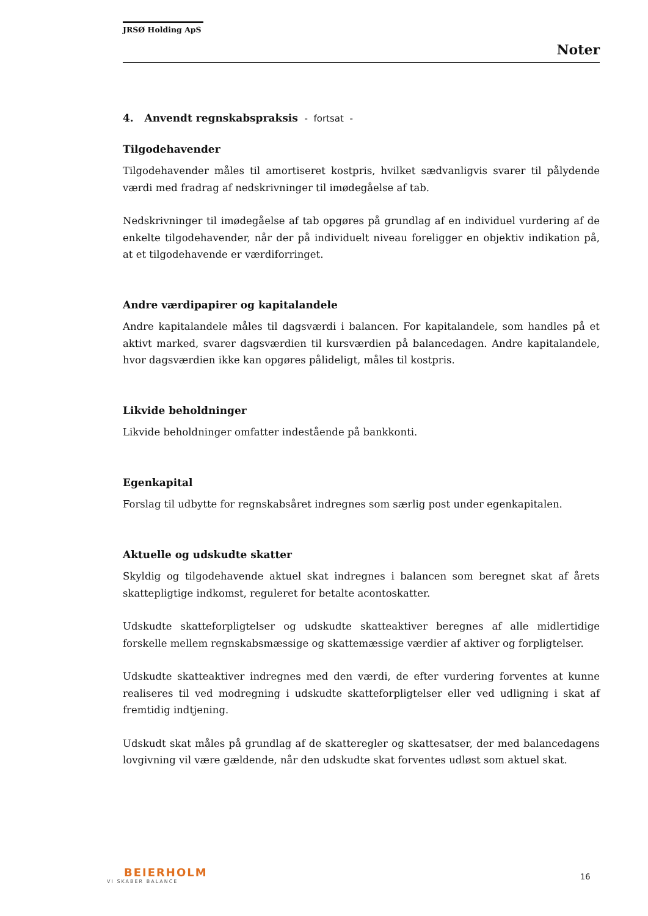JRSØ Holding ApS
Noter
4. Anvendt regnskabspraksis - fortsat -
Tilgodehavender
Tilgodehavender måles til amortiseret kostpris, hvilket sædvanligvis svarer til pålydende værdi med fradrag af nedskrivninger til imødegåelse af tab.
Nedskrivninger til imødegåelse af tab opgøres på grundlag af en individuel vurdering af de enkelte tilgodehavender, når der på individuelt niveau foreligger en objektiv indikation på, at et tilgodehavende er værdiforringet.
Andre værdipapirer og kapitalandele
Andre kapitalandele måles til dagsværdi i balancen. For kapitalandele, som handles på et aktivt marked, svarer dagsværdien til kursværdien på balancedagen. Andre kapitalandele, hvor dagsværdien ikke kan opgøres pålideligt, måles til kostpris.
Likvide beholdninger
Likvide beholdninger omfatter indestående på bankkonti.
Egenkapital
Forslag til udbytte for regnskabsåret indregnes som særlig post under egenkapitalen.
Aktuelle og udskudte skatter
Skyldig og tilgodehavende aktuel skat indregnes i balancen som beregnet skat af årets skattepligtige indkomst, reguleret for betalte acontoskatter.
Udskudte skatteforpligtelser og udskudte skatteaktiver beregnes af alle midlertidige forskelle mellem regnskabsmæssige og skattemæssige værdier af aktiver og forpligtelser.
Udskudte skatteaktiver indregnes med den værdi, de efter vurdering forventes at kunne realiseres til ved modregning i udskudte skatteforpligtelser eller ved udligning i skat af fremtidig indtjening.
Udskudt skat måles på grundlag af de skatteregler og skattesatser, der med balancedagens lovgivning vil være gældende, når den udskudte skat forventes udløst som aktuel skat.
BEIERHOLM
VI SKABER BALANCE
16